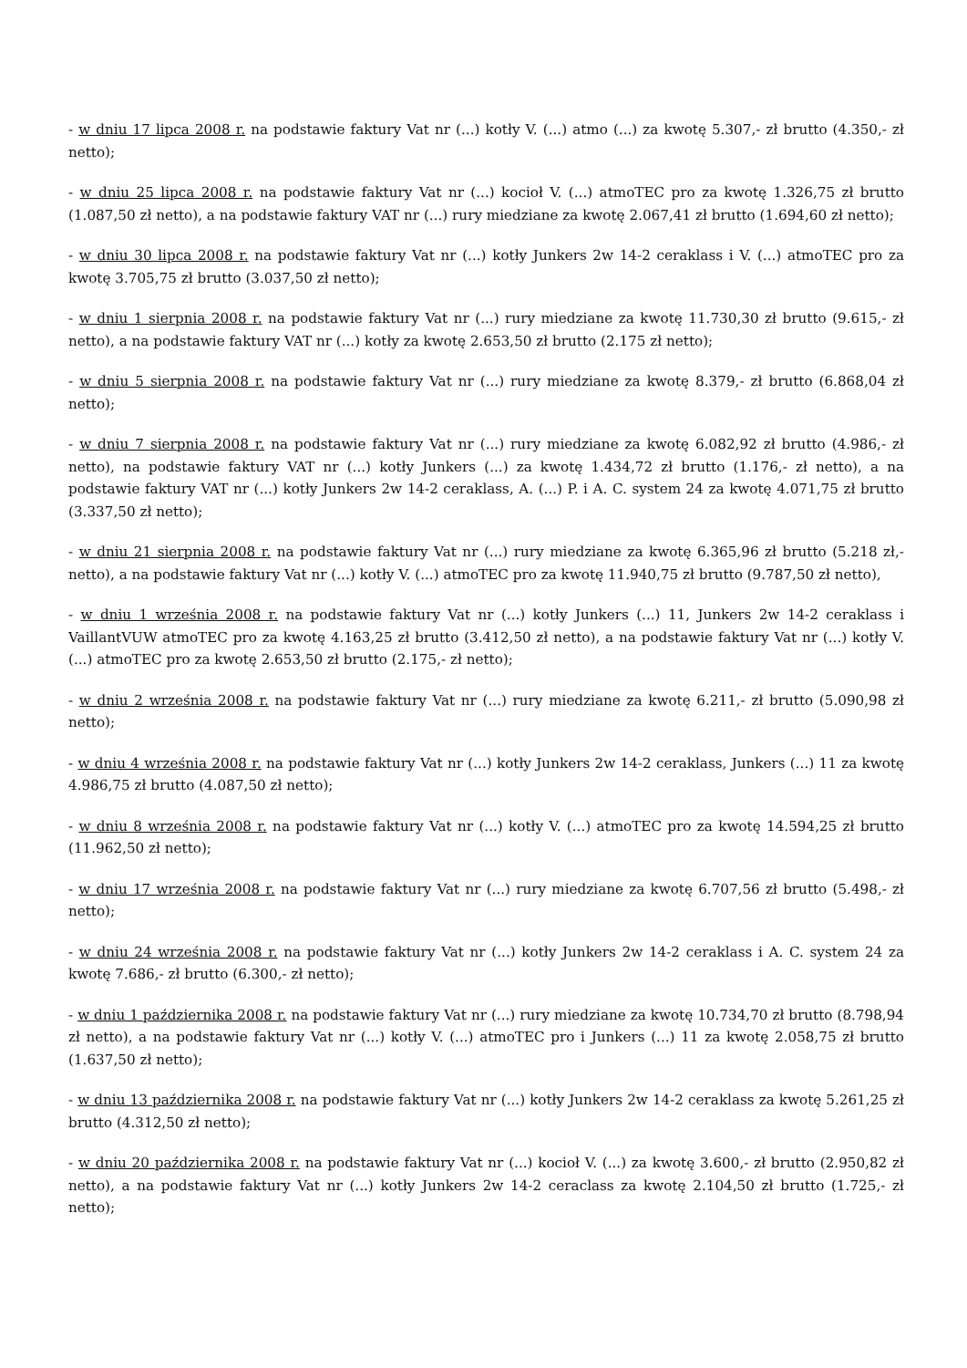- w dniu 17 lipca 2008 r. na podstawie faktury Vat nr (...) kotły V. (...) atmo (...) za kwotę 5.307,- zł brutto (4.350,- zł netto);
- w dniu 25 lipca 2008 r. na podstawie faktury Vat nr (...) kocioł V. (...) atmoTEC pro za kwotę 1.326,75 zł brutto (1.087,50 zł netto), a na podstawie faktury VAT nr (...) rury miedziane za kwotę 2.067,41 zł brutto (1.694,60 zł netto);
- w dniu 30 lipca 2008 r. na podstawie faktury Vat nr (...) kotły Junkers 2w 14-2 ceraklass i V. (...) atmoTEC pro za kwotę 3.705,75 zł brutto (3.037,50 zł netto);
- w dniu 1 sierpnia 2008 r. na podstawie faktury Vat nr (...) rury miedziane za kwotę 11.730,30 zł brutto (9.615,- zł netto), a na podstawie faktury VAT nr (...) kotły za kwotę 2.653,50 zł brutto (2.175 zł netto);
- w dniu 5 sierpnia 2008 r. na podstawie faktury Vat nr (...) rury miedziane za kwotę 8.379,- zł brutto (6.868,04 zł netto);
- w dniu 7 sierpnia 2008 r. na podstawie faktury Vat nr (...) rury miedziane za kwotę 6.082,92 zł brutto (4.986,- zł netto), na podstawie faktury VAT nr (...) kotły Junkers (...) za kwotę 1.434,72 zł brutto (1.176,- zł netto), a na podstawie faktury VAT nr (...) kotły Junkers 2w 14-2 ceraklass, A. (...) P. i A. C. system 24 za kwotę 4.071,75 zł brutto (3.337,50 zł netto);
- w dniu 21 sierpnia 2008 r. na podstawie faktury Vat nr (...) rury miedziane za kwotę 6.365,96 zł brutto (5.218 zł,- netto), a na podstawie faktury Vat nr (...) kotły V. (...) atmoTEC pro za kwotę 11.940,75 zł brutto (9.787,50 zł netto),
- w dniu 1 września 2008 r. na podstawie faktury Vat nr (...) kotły Junkers (...) 11, Junkers 2w 14-2 ceraklass i VaillantVUW atmoTEC pro za kwotę 4.163,25 zł brutto (3.412,50 zł netto), a na podstawie faktury Vat nr (...) kotły V. (...) atmoTEC pro za kwotę 2.653,50 zł brutto (2.175,- zł netto);
- w dniu 2 września 2008 r. na podstawie faktury Vat nr (...) rury miedziane za kwotę 6.211,- zł brutto (5.090,98 zł netto);
- w dniu 4 września 2008 r. na podstawie faktury Vat nr (...) kotły Junkers 2w 14-2 ceraklass, Junkers (...) 11 za kwotę 4.986,75 zł brutto (4.087,50 zł netto);
- w dniu 8 września 2008 r. na podstawie faktury Vat nr (...) kotły V. (...) atmoTEC pro za kwotę 14.594,25 zł brutto (11.962,50 zł netto);
- w dniu 17 września 2008 r. na podstawie faktury Vat nr (...) rury miedziane za kwotę 6.707,56 zł brutto (5.498,- zł netto);
- w dniu 24 września 2008 r. na podstawie faktury Vat nr (...) kotły Junkers 2w 14-2 ceraklass i A. C. system 24 za kwotę 7.686,- zł brutto (6.300,- zł netto);
- w dniu 1 października 2008 r. na podstawie faktury Vat nr (...) rury miedziane za kwotę 10.734,70 zł brutto (8.798,94 zł netto), a na podstawie faktury Vat nr (...) kotły V. (...) atmoTEC pro i Junkers (...) 11 za kwotę 2.058,75 zł brutto (1.637,50 zł netto);
- w dniu 13 października 2008 r. na podstawie faktury Vat nr (...) kotły Junkers 2w 14-2 ceraklass za kwotę 5.261,25 zł brutto (4.312,50 zł netto);
- w dniu 20 października 2008 r. na podstawie faktury Vat nr (...) kocioł V. (...) za kwotę 3.600,- zł brutto (2.950,82 zł netto), a na podstawie faktury Vat nr (...) kotły Junkers 2w 14-2 ceraclass za kwotę 2.104,50 zł brutto (1.725,- zł netto);